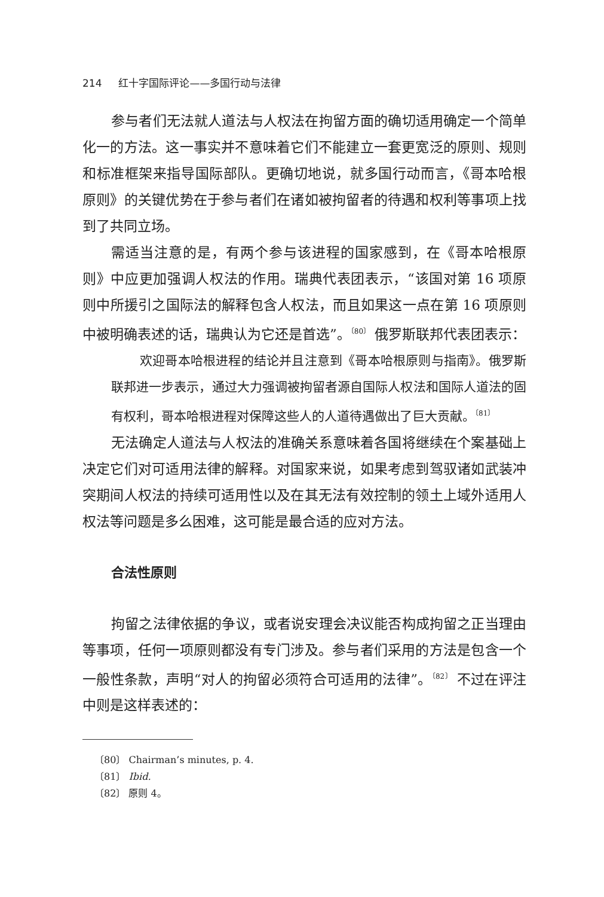214 红十字国际评论——多国行动与法律
参与者们无法就人道法与人权法在拘留方面的确切适用确定一个简单化一的方法。这一事实并不意味着它们不能建立一套更宽泛的原则、规则和标准框架来指导国际部队。更确切地说，就多国行动而言，《哥本哈根原则》的关键优势在于参与者们在诸如被拘留者的待遇和权利等事项上找到了共同立场。
需适当注意的是，有两个参与该进程的国家感到，在《哥本哈根原则》中应更加强调人权法的作用。瑞典代表团表示，“该国对第 16 项原则中所援引之国际法的解释包含人权法，而且如果这一点在第 16 项原则中被明确表述的话，瑞典认为它还是首选”。<sup>〔80〕</sup> 俄罗斯联邦代表团表示：
欢迎哥本哈根进程的结论并且注意到《哥本哈根原则与指南》。俄罗斯联邦进一步表示，通过大力强调被拘留者源自国际人权法和国际人道法的固有权利，哥本哈根进程对保障这些人的人道待遇做出了巨大贡献。<sup>〔81〕</sup>
无法确定人道法与人权法的准确关系意味着各国将继续在个案基础上决定它们对可适用法律的解释。对国家来说，如果考虑到驾驭诸如武装冲突期间人权法的持续可适用性以及在其无法有效控制的领土上域外适用人权法等问题是多么困难，这可能是最合适的应对方法。
合法性原则
拘留之法律依据的争议，或者说安理会决议能否构成拘留之正当理由等事项，任何一项原则都没有专门涉及。参与者们采用的方法是包含一个一般性条款，声明“对人的拘留必须符合可适用的法律”。<sup>〔82〕</sup> 不过在评注中则是这样表述的：
〔80〕 Chairman’s minutes, p. 4.
〔81〕 Ibid.
〔82〕 原则 4。